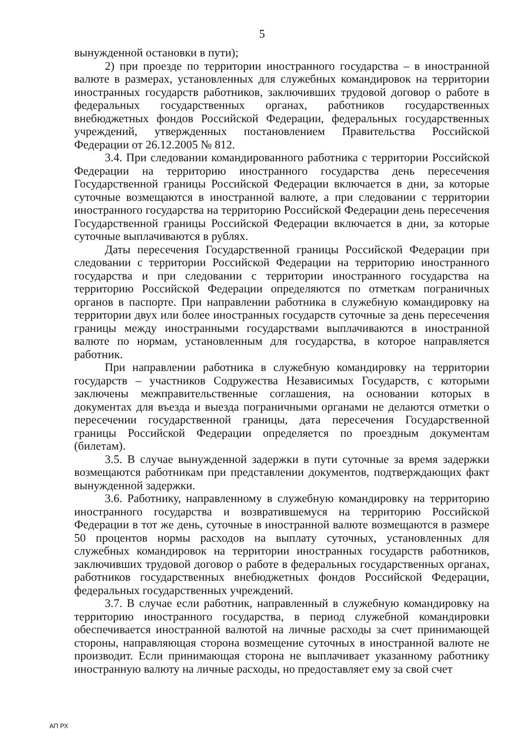5
вынужденной остановки в пути);
2) при проезде по территории иностранного государства – в иностранной валюте в размерах, установленных для служебных командировок на территории иностранных государств работников, заключивших трудовой договор о работе в федеральных государственных органах, работников государственных внебюджетных фондов Российской Федерации, федеральных государственных учреждений, утвержденных постановлением Правительства Российской Федерации от 26.12.2005 № 812.
3.4. При следовании командированного работника с территории Российской Федерации на территорию иностранного государства день пересечения Государственной границы Российской Федерации включается в дни, за которые суточные возмещаются в иностранной валюте, а при следовании с территории иностранного государства на территорию Российской Федерации день пересечения Государственной границы Российской Федерации включается в дни, за которые суточные выплачиваются в рублях.
Даты пересечения Государственной границы Российской Федерации при следовании с территории Российской Федерации на территорию иностранного государства и при следовании с территории иностранного государства на территорию Российской Федерации определяются по отметкам пограничных органов в паспорте. При направлении работника в служебную командировку на территории двух или более иностранных государств суточные за день пересечения границы между иностранными государствами выплачиваются в иностранной валюте по нормам, установленным для государства, в которое направляется работник.
При направлении работника в служебную командировку на территории государств – участников Содружества Независимых Государств, с которыми заключены межправительственные соглашения, на основании которых в документах для въезда и выезда пограничными органами не делаются отметки о пересечении государственной границы, дата пересечения Государственной границы Российской Федерации определяется по проездным документам (билетам).
3.5. В случае вынужденной задержки в пути суточные за время задержки возмещаются работникам при представлении документов, подтверждающих факт вынужденной задержки.
3.6. Работнику, направленному в служебную командировку на территорию иностранного государства и возвратившемуся на территорию Российской Федерации в тот же день, суточные в иностранной валюте возмещаются в размере 50 процентов нормы расходов на выплату суточных, установленных для служебных командировок на территории иностранных государств работников, заключивших трудовой договор о работе в федеральных государственных органах, работников государственных внебюджетных фондов Российской Федерации, федеральных государственных учреждений.
3.7. В случае если работник, направленный в служебную командировку на территорию иностранного государства, в период служебной командировки обеспечивается иностранной валютой на личные расходы за счет принимающей стороны, направляющая сторона возмещение суточных в иностранной валюте не производит. Если принимающая сторона не выплачивает указанному работнику иностранную валюту на личные расходы, но предоставляет ему за свой счет
АП РХ